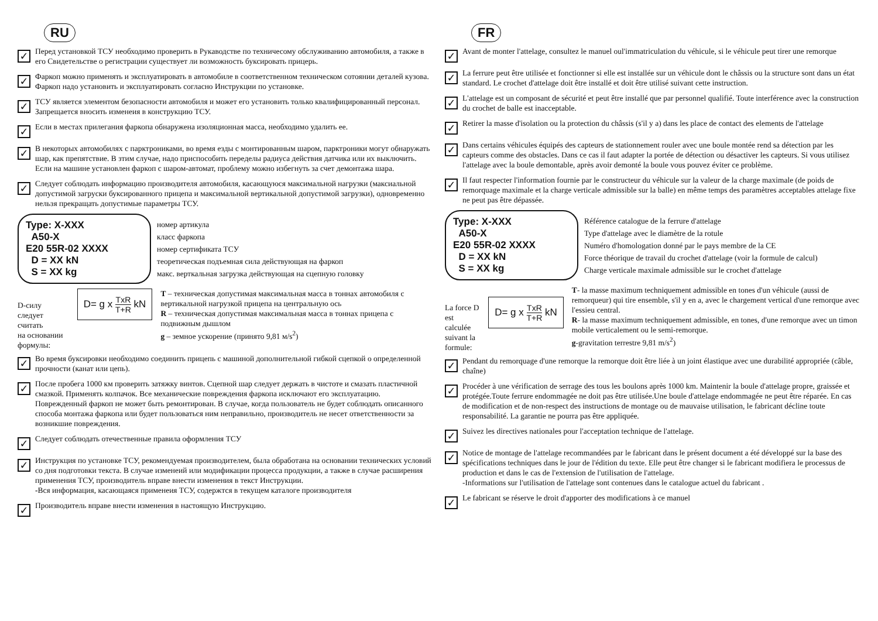RU
✓
Перед установкой ТСУ необходимо проверить в Рукаводстве по техничесому обслуживанию автомобиля, а также в его Свидетельстве о регистрации существует ли возможность буксировать прицерь.
✓
Фаркоп можно применять и эксплуатировать в автомобиле в соответственном техническом сотоянии деталей кузова. Фаркоп надо установить и эксплуатировать согласно Инструкции по установке.
✓
ТСУ является элементом безопасности автомобиля и может его установить только квалифицированный персонал. Запрещается вносить изменеия в конструкцию ТСУ.
✓
Если в местах прилегания фаркопа обнаружена изоляционная масса, необходимо удалить ее.
✓
В некоторых автомобилях с парктрониками, во время езды с монтированным шаром, парктроники могут обнаружать шар, как препятствие. В зтим случае, надо приспособить переделы радиуса действия датчика или их выключить. Если на машине установлен фаркоп с шаром-автомат, проблему можно избегнуть за счет демонтажа шара.
✓
Следует соблюдать информацию производителя автомобиля, касающуюся максимальной нагрузки (максиальной допустимой загруски буксированного прицепа и максимальной вертикальной допустимой загрузки), одновременно нельзя прекращать допустимые параметры ТСУ.
Type: X-XXX
A50-X
E20 55R-02 XXXX
D = XX kN
S = XX kg
номер артикула
класс фаркопа
номер сертификата ТСУ
теоретическая подъемная сила действующая на фаркоп
макс. верткальная загрузка действующая на сцепную головку
D-силу следует считать
на основании формулы:
D= g x TxR T+R kN
T – техническая допустимая максимальная масса в тоннах автомобиля с вертикальной нагрузкой прицепа на центральную ось
R – техническая допустимая максимальная масса в тоннах прицепа с подвижным дышлом
g – земное ускорение (принято 9,81 м/s<sup>2</sup>)
✓
Во время буксировки необходимо соединить прицепь с машиной дополнительной гибкой сцепкой о определенной прочности (канат или цепь).
✓
После пробега 1000 км проверить затяжку винтов. Сцепной шар следует держать в чистоте и смазать пластичной смазкой. Применять колпачок. Все механические повреждения фаркопа исключают его эксплуатацию. Поврежденный фаркоп не может быть ремонтирован. В случае, когда пользователь не будет соблюдать описанного способа монтажа фаркопа или будет пользоваться ним неправильно, производитель не несет ответственности за возникшие повреждения.
✓
Следует соблюдать отечественные правила оформления ТСУ
✓
Инструкция по установке ТСУ, рекомендуемая производителем, была обработана на основании технических условий со дня подготовки текста. В случае изменеий или модификации процесса продукции, а также в случае расширения применения ТСУ, производитель вправе внести изменения в текст Инструкции.
-Вся информация, касающаяся применеия ТСУ, содержтся в текущем каталоге производителя
✓
Производитель вправе внести изменения в настоящую Инструкцию.
FR
✓
Avant de monter l'attelage, consultez le manuel oul'immatriculation du véhicule, si le véhicule peut tirer une remorque
✓
La ferrure peut être utilisée et fonctionner si elle est installée sur un véhicule dont le châssis ou la structure sont dans un état standard. Le crochet d'attelage doit être installé et doit être utilisé suivant cette instruction.
✓
L'attelage est un composant de sécurité et peut être installé que par personnel qualifié. Toute interférence avec la construction du crochet de balle est inacceptable.
✓
Retirer la masse d'isolation ou la protection du châssis (s'il y a) dans les place de contact des elements de l'attelage
✓
Dans certains véhicules équipés des capteurs de stationnement rouler avec une boule montée rend sa détection par les capteurs comme des obstacles. Dans ce cas il faut adapter la portée de détection ou désactiver les capteurs. Si vous utilisez l'attelage avec la boule demontable, après avoir demonté la boule vous pouvez éviter ce problème.
✓
Il faut respecter l'information fournie par le constructeur du véhicule sur la valeur de la charge maximale (de poids de remorquage maximale et la charge verticale admissible sur la balle) en même temps des paramètres acceptables attelage fixe ne peut pas être dépassée.
Type: X-XXX
A50-X
E20 55R-02 XXXX
D = XX kN
S = XX kg
Référence catalogue de la ferrure d'attelage
Type d'attelage avec le diamètre de la rotule
Numéro d'homologation donné par le pays membre de la CE
Force théorique de travail du crochet d'attelage (voir la formule de calcul)
Charge verticale maximale admissible sur le crochet d'attelage
La force D est calculée
suivant la formule:
D= g x TxR T+R kN
T- la masse maximum techniquement admissible en tones d'un véhicule (aussi de remorqueur) qui tire ensemble, s'il y en a, avec le chargement vertical d'une remorque avec l'essieu central.
R- la masse maximum techniquement admissible, en tones, d'une remorque avec un timon mobile verticalement ou le semi-remorque.
g-gravitation terrestre 9,81 m/s<sup>2</sup>)
✓
Pendant du remorquage d'une remorque la remorque doit être liée à un joint élastique avec une durabilité appropriée (câble, chaîne)
✓
Procéder à une vérification de serrage des tous les boulons après 1000 km. Maintenir la boule d'attelage propre, graissée et protégée.Toute ferrure endommagée ne doit pas être utilisée.Une boule d'attelage endommagée ne peut être réparée. En cas de modification et de non-respect des instructions de montage ou de mauvaise utilisation, le fabricant décline toute responsabilité. La garantie ne pourra pas être appliquée.
✓
Suivez les directives nationales pour l'acceptation technique de l'attelage.
✓
Notice de montage de l'attelage recommandées par le fabricant dans le présent document a été développé sur la base des spécifications techniques dans le jour de l'édition du texte. Elle peut être changer si le fabricant modifiera le processus de production et dans le cas de l'extension de l'utilisation de l'attelage.
-Informations sur l'utilisation de l'attelage sont contenues dans le catalogue actuel du fabricant .
✓
Le fabricant se réserve le droit d'apporter des modifications à ce manuel